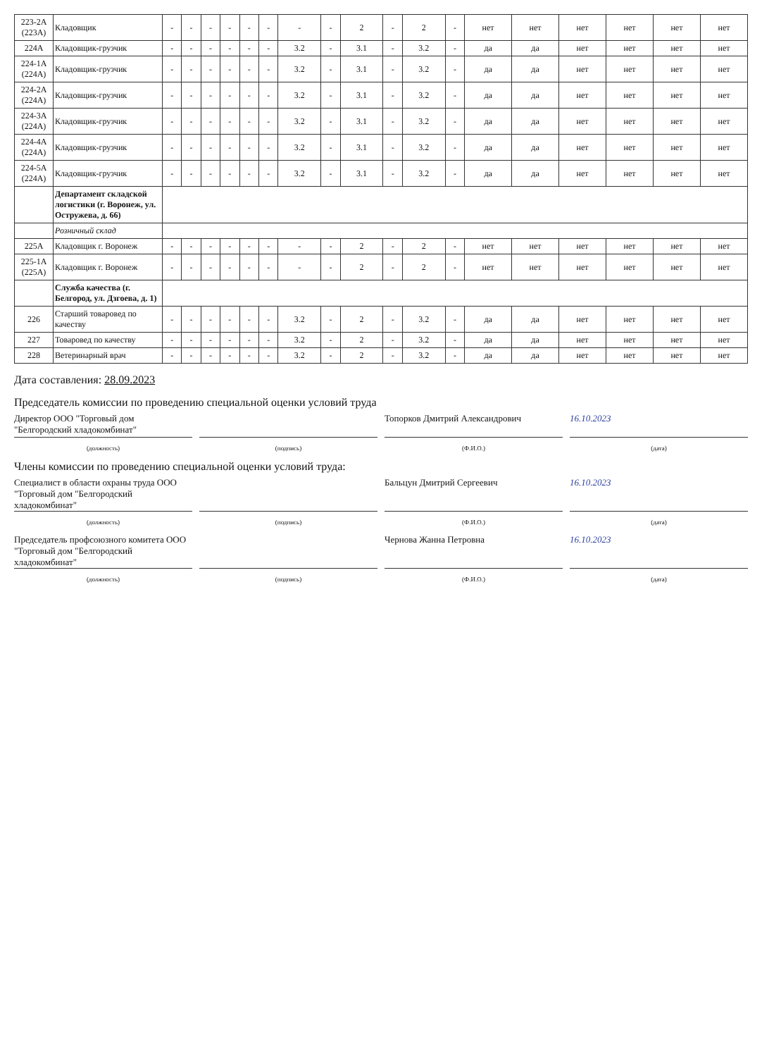| 223-2А (223А) | Кладовщик | - | - | - | - | - | - | - | - | 2 | - | 2 | - | нет | нет | нет | нет | нет | нет |
| 224А | Кладовщик-грузчик | - | - | - | - | - | - | 3.2 | - | 3.1 | - | 3.2 | - | да | да | нет | нет | нет | нет |
| 224-1А (224А) | Кладовщик-грузчик | - | - | - | - | - | - | 3.2 | - | 3.1 | - | 3.2 | - | да | да | нет | нет | нет | нет |
| 224-2А (224А) | Кладовщик-грузчик | - | - | - | - | - | - | 3.2 | - | 3.1 | - | 3.2 | - | да | да | нет | нет | нет | нет |
| 224-3А (224А) | Кладовщик-грузчик | - | - | - | - | - | - | 3.2 | - | 3.1 | - | 3.2 | - | да | да | нет | нет | нет | нет |
| 224-4А (224А) | Кладовщик-грузчик | - | - | - | - | - | - | 3.2 | - | 3.1 | - | 3.2 | - | да | да | нет | нет | нет | нет |
| 224-5А (224А) | Кладовщик-грузчик | - | - | - | - | - | - | 3.2 | - | 3.1 | - | 3.2 | - | да | да | нет | нет | нет | нет |
| | Департамент складской логистики (г. Воронеж, ул. Остружева, д. 66) | | | | | | | | | | | | | | | | | | |
| | Розничный склад | | | | | | | | | | | | | | | | | | |
| 225А | Кладовщик г. Воронеж | - | - | - | - | - | - | - | - | 2 | - | 2 | - | нет | нет | нет | нет | нет | нет |
| 225-1А (225А) | Кладовщик г. Воронеж | - | - | - | - | - | - | - | - | 2 | - | 2 | - | нет | нет | нет | нет | нет | нет |
| | Служба качества (г. Белгород, ул. Дзгоева, д. 1) | | | | | | | | | | | | | | | | | | |
| 226 | Старший товаровед по качеству | - | - | - | - | - | - | 3.2 | - | 2 | - | 3.2 | - | да | да | нет | нет | нет | нет |
| 227 | Товаровед по качеству | - | - | - | - | - | - | 3.2 | - | 2 | - | 3.2 | - | да | да | нет | нет | нет | нет |
| 228 | Ветеринарный врач | - | - | - | - | - | - | 3.2 | - | 2 | - | 3.2 | - | да | да | нет | нет | нет | нет |
Дата составления: 28.09.2023
Председатель комиссии по проведению специальной оценки условий труда
Директор ООО "Торговый дом "Белгородский хладокомбинат"
Топорков Дмитрий Александрович 16.10.2023
(должность) (подпись) (Ф.И.О.) (дата)
Члены комиссии по проведению специальной оценки условий труда:
Специалист в области охраны труда ООО "Торговый дом "Белгородский хладокомбинат"
Бальцун Дмитрий Сергеевич 16.10.2023
(должность) (подпись) (Ф.И.О.) (дата)
Председатель профсоюзного комитета ООО "Торговый дом "Белгородский хладокомбинат"
Чернова Жанна Петровна 16.10.2023
(должность) (подпись) (Ф.И.О.) (дата)